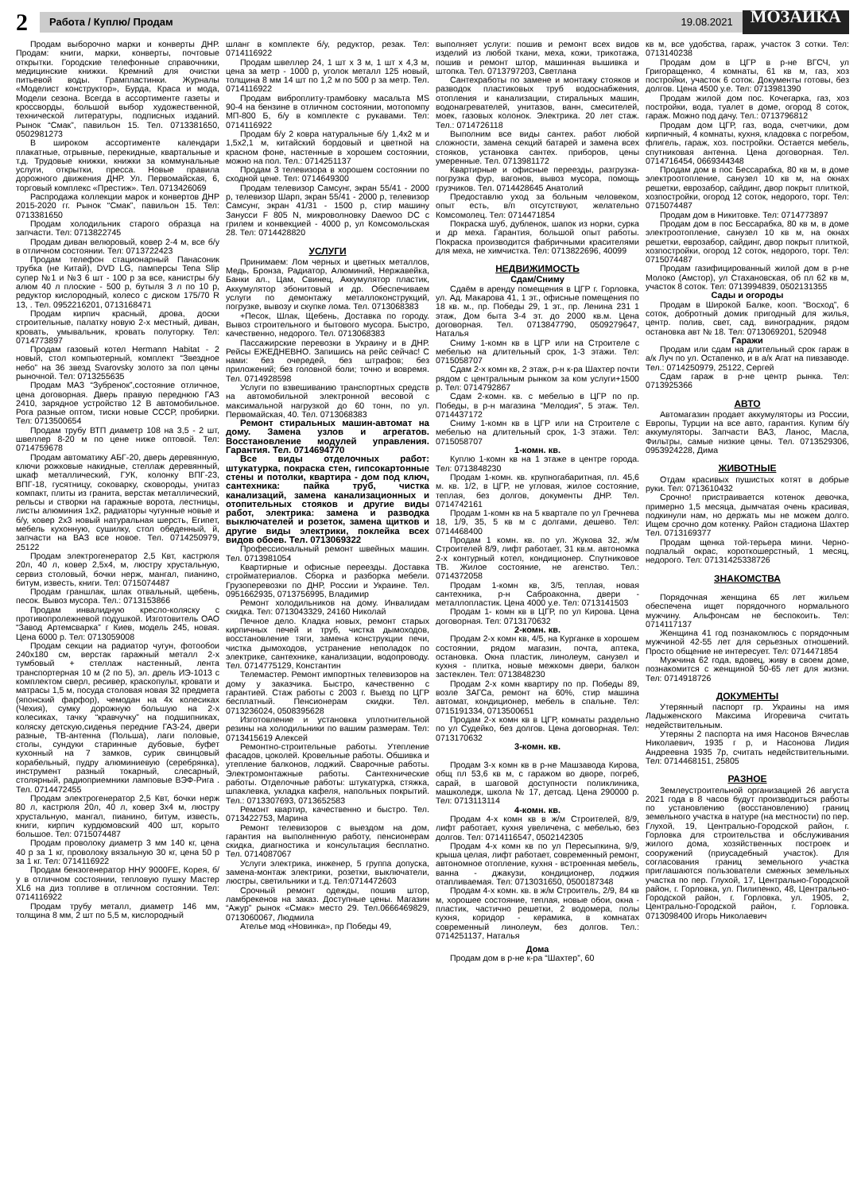2
Работа / Куплю/ Продам 19.08.2021
МОЗАИКА
Продам выборочно марки и конверты ДНР. Продам: книги, марки, конверты, почтовые открытки. Городские телефонные справочники, медицинские книжки. Кремний для очистки питьевой воды. Грампластинки. Журналы «Моделист конструктор», Бурда, Краса и мода, Модели сезона. Всегда в ассортименте газеты и кроссворды, большой выбор художественной, технической литературы, подписных изданий. Рынок “Смак”, павильон 15. Тел. 0713381650, 0502981273
В широком ассортименте календари плакатные, отрывные, перекидные, квартальные и т.д. Трудовые книжки, книжки за коммунальные услуги, открытки, пресса. Новые правила дорожного движения ДНР. Ул. Первомайская, 6, торговый комплекс «Престиж». Тел. 0713426069
Распродажа коллекции марок и конвертов ДНР 2015-2020 гг. Рынок “Смак”, павильон 15. Тел: 0713381650
Продам холодильник старого образца на запчасти. Тел: 0713822745
Продам диван велюровый, ковер 2-4 м, все б/у в отличном состоянии. Тел: 0713722423
Продам телефон стационарный Панасоник трубка (не Китай), DVD LG, памперсы Tena Slip супер №1 и №3 6 шт - 100 р за все, канистры б/у алюм 40 л плоские - 500 р, бутыля 3 л по 10 р, редуктор кислородный, колесо с диском 175/70 R 13, . Тел. 0952216201, 0713168471
Продам кирпич красный, дрова, доски строительные, палатку новую 2-х местный, диван, кровать, умывальник, кровать полуторку. Тел: 0714773897
Продам газовый котел Hermann Habitat - 2 новый, стол компьютерный, комплект “Звездное небо” на 36 звезд Svarovsky золото за пол цены рыночной. Тел: 0713255635
Продам МАЗ “Зубренок”,состояние отличное, цена договорная. Дверь правую переднюю ГАЗ 2410, зарядное устройство 12 В автомобильное. Рога разные оптом, тиски новые СССР, пробирки. Тел: 0713500654
Продам трубу ВТП диаметр 108 на 3,5 - 2 шт, швеллер 8-20 м по цене ниже оптовой. Тел: 0714759678
Продам автоматику АБГ-20, дверь деревянную, ключи рожковые накидные, стеллаж деревянный, шкаф металлический, ГУК, колонку ВПГ-23, ВПГ-18, гусятницу, соковарку, сковороды, унитаз компакт, плиты из гранита, верстак металлический, рельсы и створки на гаражные ворота, лестницы, листы алюминия 1х2, радиаторы чугунные новые и б/у, ковер 2х3 новый натуральная шерсть, Египет, мебель кухонную, сушилку, стол обеденный, й, запчасти на ВАЗ все новое. Тел. 0714250979, 25122
Продам электрогенератор 2,5 Квт, кастрюля 20л, 40 л, ковер 2,5х4, м, люстру хрустальную, сервиз столовый, бочки нерж, мангал, пианино, битум, известь, книги. Тел: 0715074487
Продам граншлак, шлак отвальный, щебень, песок. Вывоз мусора. Тел.: 0713153866
Продам инвалидную кресло-коляску с противопролежневой подушкой. Изготовитель ОАО “Завод Артемсварка” г Киев, модель 245, новая. Цена 6000 р. Тел: 0713059008
Продам секции на радиатор чугун, фотообои 240х180 см, верстак гаражный металл 2-х тумбовый + стеллаж настенный, лента транспортерная 10 м (2 по 5), эл. дрель ИЭ-1013 с комплектом сверл, ресивер, краскопульт, кровати и матрасы 1,5 м, посуда столовая новая 32 предмета (японский фарфор), чемодан на 4х колесиках (Чехия), сумку дорожную большую на 2-х колесиках, тачку “кравчучку” на подшипниках, коляску детскую,сиденья передние ГАЗ-24, двери разные, ТВ-антенна (Польша), лаги половые, столы, сундуки старинные дубовые, буфет кухонный на 7 замков, сурик свинцовый корабельный, пудру алюминиевую (серебрянка), инструмент разный токарный, слесарный, столярный, радиоприемники ламповые ВЭФ-Рига . Тел. 0714472455
Продам электрогенератор 2,5 Квт, бочки нерж 80 л, кастрюля 20л, 40 л, ковер 3х4 м, люстру хрустальную, мангал, пианино, битум, известь, книги, кирпич курдюмовский 400 шт, корыто большое. Тел: 0715074487
Продам проволоку диаметр 3 мм 140 кг, цена 40 р за 1 кг, проволоку вязальную 30 кг, цена 50 р за 1 кг. Тел: 0714116922
Продам бензогенератор ННУ 9000FE, Корея, б/у в отличном состоянии, тепловую пушку Мастер XL6 на диз топливе в отличном состоянии. Тел: 0714116922
Продам трубу металл, диаметр 146 мм, толщина 8 мм, 2 шт по 5,5 м, кислородный
шланг в комплекте б/у, редуктор, резак. Тел: 0714116922
Продам швеллер 24, 1 шт х 3 м, 1 шт х 4,3 м, цена за метр - 1000 р, уголок металл 125 новый, толщина 8 мм 14 шт по 1,2 м по 500 р за метр. Тел. 0714116922
Продам виброплиту-трамбовку масальта MS 90-4 на бензине в отличном состоянии, мотопомпу МП-800 Б, б/у в комплекте с рукавами. Тел: 0714116922
Продам б/у 2 ковра натуральные б/у 1,4х2 м и 1,5х2,1 м, китайский бордовый и цветной на красном фоне, настенные в хорошем состоянии, можно на пол. Тел.: 0714251137
Продам 3 телевизора в хорошем состоянии по сходной цене. Тел: 0714649300
Продам телевизор Самсунг, экран 55/41 - 2000 р, телевизор Шарп, экран 55/41 - 2000 р, телевизор Самсунг, экран 41/31 - 1500 р, стир машину Занусси F 805 N, микроволновку Daewoo DC с грилем и конвекцией - 4000 р, ул Комсомольская 28. Тел: 0714428820
УСЛУГИ
Принимаем: Лом черных и цветных металлов, Медь, Бронза, Радиатор, Алюминий, Нержавейка, Банки ал., Цам, Свинец, Аккумулятор пластик, Аккумулятор эбонитовый и др. Обеспечиваем услуги по демонтажу металлоконструкций, погрузке, вывозу и скупке лома. Тел. 0713068383
+Песок, Шлак, Щебень, Доставка по городу. Вывоз строительного и бытового мусора. Быстро, качественно, недорого. Тел. 0713068383
Пассажирские перевозки в Украину и в ДНР. Рейсы ЕЖЕДНЕВНО. Запишись на рейс сейчас! С нами: без очередей, без штрафов; без приложений; без головной боли; точно и вовремя. Тел. 0714928598
Услуги по взвешиванию транспортных средств на автомобильной электронной весовой с максимальной нагрузкой до 60 тонн, по ул. Первомайская, 40. Тел. 0713068383
Ремонт стиральных машин-автомат на дому. Замена узлов и агрегатов. Восстановление модулей управления. Гарантия. Тел. 0714694770
Все виды отделочных работ: штукатурка, покраска стен, гипсокартонные стены и потолки, квартира - дом под ключ, сантехника: пайка труб, чистка канализаций, замена канализационных и отопительных стояков и другие виды работ, электрика: замена и разводка выключателей и розеток, замена щитков и другие виды электрики, поклейка всех видов обоев. Тел. 0713069322
Профессиональный ремонт швейных машин. Тел. 0713981054
Квартирные и офисные переезды. Доставка стройматериалов. Сборка и разборка мебели. Грузоперевозки по ДНР, России и Украине. Тел. 0951662935, 0713756995, Владимир
Ремонт холодильников на дому. Инвалидам скидка. Тел: 0713043329, 24160 Николай
Печное дело. Кладка новых, ремонт старых кирпичных печей и труб, чистка дымоходов, восстановление тяги, замена конструкции печи, чистка дымоходов, устранение неполадок по электрике, сантехнике, канализации, водопроводу. Тел. 0714775129, Константин
Телемастер. Ремонт импортных телевизоров на дому у заказчика. Быстро, качественно с гарантией. Стаж работы с 2003 г. Выезд по ЦГР бесплатный. Пенсионерам скидки. Тел. 0713236024, 0508395628
Изготовление и установка уплотнительной резины на холодильники по вашим размерам. Тел: 0713415619 Алексей
Ремонтно-строительные работы. Утепление фасадов, цоколей. Кровельные работы. Обшивка и утепление балконов, лоджий. Сварочные работы. Электромонтажные работы. Сантехнические работы. Отделочные работы: штукатурка, стяжка, шпаклевка, укладка кафеля, напольных покрытий. Тел.: 0713307693, 0713652583
Ремонт квартир, качественно и быстро. Тел. 0713422753, Марина
Ремонт телевизоров с выездом на дом, гарантия на выполненную работу, пенсионерам скидка, диагностика и консультация бесплатно. Тел. 0714087067
Услуги электрика, инженер, 5 группа допуска, замена-монтаж электрики, розетки, выключатели, люстры, светильники и т.д. Тел:0714472603
Срочный ремонт одежды, пошив штор, ламбрекенов на заказ. Доступные цены. Магазин “Ажур” рынок «Смак» место 29. Тел.0666469829, 0713060067, Людмила
Ателье мод «Новинка», пр Победы 49,
выполняет услуги: пошив и ремонт всех видов изделий из любой ткани, меха, кожи, трикотажа, пошив и ремонт штор, машинная вышивка и штопка. Тел. 0713797203, Светлана
Сантехработы по замене и монтажу стояков и разводок пластиковых труб водоснабжения, отопления и канализации, стиральных машин, водонагревателей, унитазов, ванн, смесителей, моек, газовых колонок. Электрика. 20 лет стаж. Тел.: 0714726118
Выполним все виды сантех. работ любой сложности, замена секций батарей и замена всех стояков, установка сантех. приборов, цены умеренные. Тел. 0713981172
Квартирные и офисные переезды, разгрузка-погрузка фур, вагонов, вывоз мусора, помощь грузчиков. Тел. 0714428645 Анатолий
Предоставлю уход за больным человеком, опыт есть, в/п отсутствуют, желательно Комсомолец. Тел: 0714471854
Покраска шуб, дубленок, шапок из норки, сурка и др меха. Гарантия, большой опыт работы. Покраска производится фабричными красителями для меха, не химчистка. Тел: 0713822696, 40099
НЕДВИЖИМОСТЬ
Сдам/Сниму
Сдаём в аренду помещения в ЦГР г. Горловка, ул. Ад. Макарова 41, 1 эт., офисные помещения по 18 кв. м., пр. Победы 29, 1 эт., пр. Ленина 231 1 этаж, Дом быта 3-4 эт. до 2000 кв.м. Цена договорная. Тел. 0713847790, 0509279647, Наталья
Сниму 1-комн кв в ЦГР или на Строителе с мебелью на длительный срок, 1-3 этажи. Тел: 0715058707
Сдам 2-х комн кв, 2 этаж, р-н к-ра Шахтер почти рядом с центральным рынком за ком услуги+1500 р. Тел: 0714792867
Сдам 2-комн. кв. с мебелью в ЦГР по пр. Победы, в р-н магазина “Мелодия”, 5 этаж. Тел. 0714437172
Сниму 1-комн кв в ЦГР или на Строителе с мебелью на длительный срок, 1-3 этажи. Тел: 0715058707
1-комн. кв.
Куплю 1-комн кв на 1 этаже в центре города. Тел: 0713848230
Продам 1-комн. кв. крупногабаритная, пл. 45,6 м. кв. 1/2, в ЦГР, не угловая, жилое состояние, теплая, без долгов, документы ДНР. Тел. 0714742161
Продам 1-комн кв на 5 квартале по ул Гречнева 18, 1/9, 35, 5 кв м с долгами, дешево. Тел: 0714468400
Продам 1 комн. кв. по ул. Жукова 32, ж/м Строителей 8/9, лифт работает, 31 кв.м. автономка 2-х контурный котел, кондиционер. Спутниковое ТВ. Жилое состояние, не агенство. Тел.: 0714372058
Продам 1-комн кв, 3/5, теплая, новая сантехника, р-н Саброаконна, двери - металлопластик. Цена 4000 у.е. Тел: 0713141503
Продам 1- комн кв в ЦГР, по ул Кирова. Цена договорная. Тел: 0713170632
2-комн. кв.
Продам 2-х комн кв, 4/5, на Курганке в хорошем состоянии, рядом магазин, почта, аптека, остановка. Окна пластик, линолеум, санузел и кухня - плитка, новые межкомн двери, балкон застеклен. Тел: 0713848230
Продам 2-х комн квартиру по пр. Победы 89, возле ЗАГСа, ремонт на 60%, стир машина автомат, кондиционер, мебель в спальне. Тел: 0715191334, 0713500651
Продам 2-х комн кв в ЦГР, комнаты раздельно по ул Судейко, без долгов. Цена договорная. Тел: 0713170632
3-комн. кв.
Продам 3-х комн кв в р-не Машзавода Кирова, общ пл 53,6 кв м, с гаражом во дворе, погреб, сарай, в шаговой доступности поликлиника, машколедж, школа № 17, детсад. Цена 290000 р. Тел: 0713113114
4-комн. кв.
Продам 4-х комн кв в ж/м Строителей, 8/9, лифт работает, кухня увеличена, с мебелью, без долгов. Тел: 0714116547, 0502142305
Продам 4-х комн кв по ул Пересыпкина, 9/9, крыша целая, лифт работает, современный ремонт, автономное отопление, кухня - встроенная мебель, ванна - джакузи, кондиционер, лоджия отапливаемая. Тел: 0713031650, 0500187348
Продам 4-х комн. кв. в ж/м Строитель, 2/9, 84 кв м, хорошее состояние, теплая, новые обои, окна - пластик, частично решетки, 2 водомера, полы кухня, коридор - керамика, в комнатах современный линолеум, без долгов. Тел.: 0714251137, Наталья
Дома
Продам дом в р-не к-ра “Шахтер”, 60
кв м, все удобства, гараж, участок 3 сотки. Тел: 0713140238
Продам дом в ЦГР в р-не ВГСЧ, ул Григоращенко, 4 комнаты, 61 кв м, газ, хоз постройки, участок 6 соток. Документы готовы, без долгов. Цена 4500 у.е. Тел: 0713981390
Продам жилой дом пос. Кочегарка, газ, хоз постройки, вода, туалет в доме, огород 8 соток, гараж. Можно под дачу. Тел.: 0713796812
Продам дом ЦГР, газ, вода, счетчики, дом кирпичный, 4 комнаты, кухня, кладовка с погребом, флигель, гараж, хоз. постройки. Остается мебель, спутниковая антенна. Цена договорная. Тел. 0714716454, 0669344348
Продам дом в пос Бессарабка, 80 кв м, в доме электроотопление, санузел 10 кв м, на окнах решетки, еврозабор, сайдинг, двор покрыт плиткой, хозпостройки, огород 12 соток, недорого, торг. Тел: 0715074487
Продам дом в Никитовке. Тел: 0714773897
Продам дом в пос Бессарабка, 80 кв м, в доме электроотопление, санузел 10 кв м, на окнах решетки, еврозабор, сайдинг, двор покрыт плиткой, хозпостройки, огород 12 соток, недорого, торг. Тел: 0715074487
Продам газифицированный жилой дом в р-не Молоко (Амстор), ул Стахановская, об пл 62 кв м, участок 8 соток. Тел: 0713994839, 0502131355
Сады и огороды
Продам в Широкой Балке, кооп. “Восход”, 6 соток, добротный домик пригодный для жилья, центр. полив, свет, сад, виноградник, рядом остановка авт № 18. Тел: 0713069201, 520948
Гаражи
Продам или сдам на длительный срок гараж в а/к Луч по ул. Остапенко, и в а/к Агат на пивзаводе. Тел.: 0714250979, 25122, Сергей
Сдам гараж в р-не центр рынка. Тел: 0713925366
АВТО
Автомагазин продает аккумуляторы из России, Европы, Турции на все авто, гарантия. Купим б/у аккумуляторы. Запчасти ВАЗ, Ланос, Масла, Фильтры, самые низкие цены. Тел. 0713529306, 0953924228, Дима
ЖИВОТНЫЕ
Отдам красивых пушистых котят в добрые руки. Тел: 0713610432
Срочно! пристраивается котенок девочка, примерно 1,5 месяца, дымчатая очень красивая, подкинули нам, но держать мы не можем долго. Ищем срочно дом котенку. Район стадиона Шахтер Тел. 0713169377
Продам щенка той-терьера мини. Черно-подпалый окрас, короткошерстный, 1 месяц, недорого. Тел: 07131425338726
ЗНАКОМСТВА
Порядочная женщина 65 лет жильем обеспечена ищет порядочного нормального мужчину. Альфонсам не беспокоить. Тел: 0714117137
Женщина 41 год познакомлюсь с порядочным мужчиной 42-55 лет для серьезных отношений. Просто общение не интересует. Тел: 0714471854
Мужчина 62 года, вдовец, живу в своем доме, познакомится с женщиной 50-65 лет для жизни. Тел: 0714918726
ДОКУМЕНТЫ
Утерянный паспорт гр. Украины на имя Ладыженского Максима Игоревича считать недействительным.
Утеряны 2 паспорта на имя Насонов Вячеслав Николаевич, 1935 г р, и Насонова Лидия Андреевна 1935 7р, считать недействительными. Тел: 0714468151, 25805
РАЗНОЕ
Землеустроительной организацией 26 августа 2021 года в 8 часов будут производиться работы по установлению (восстановлению) границ земельного участка в натуре (на местности) по пер. Глухой, 19, Центрально-Городской район, г. Горловка для строительства и обслуживания жилого дома, хозяйственных построек и сооружений (приусадебный участок). Для согласования границ земельного участка приглашаются пользователи смежных земельных участка по пер. Глухой, 17, Центрально-Городской район, г. Горловка, ул. Пилипенко, 48, Центрально-Городской район, г. Горловка, ул. 1905, 2, Центрально-Городской район, г. Горловка. 0713098400 Игорь Николаевич